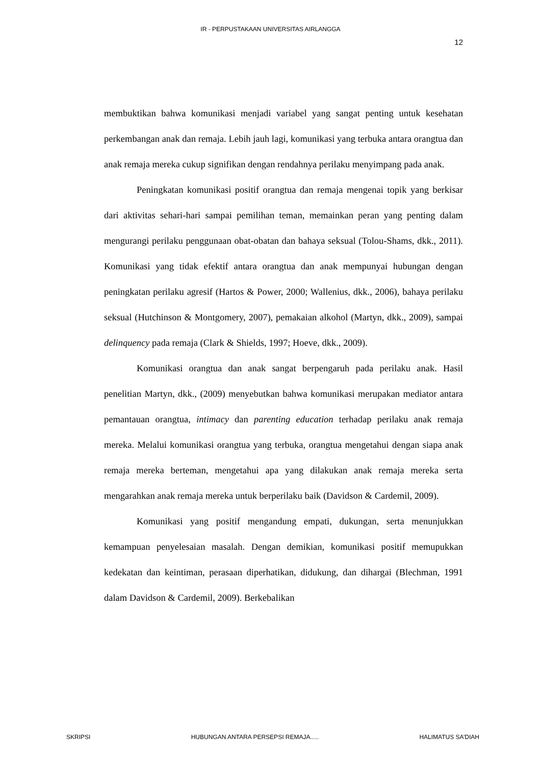IR - PERPUSTAKAAN UNIVERSITAS AIRLANGGA
12
membuktikan bahwa komunikasi menjadi variabel yang sangat penting untuk kesehatan perkembangan anak dan remaja. Lebih jauh lagi, komunikasi yang terbuka antara orangtua dan anak remaja mereka cukup signifikan dengan rendahnya perilaku menyimpang pada anak.
Peningkatan komunikasi positif orangtua dan remaja mengenai topik yang berkisar dari aktivitas sehari-hari sampai pemilihan teman, memainkan peran yang penting dalam mengurangi perilaku penggunaan obat-obatan dan bahaya seksual (Tolou-Shams, dkk., 2011). Komunikasi yang tidak efektif antara orangtua dan anak mempunyai hubungan dengan peningkatan perilaku agresif (Hartos & Power, 2000; Wallenius, dkk., 2006), bahaya perilaku seksual (Hutchinson & Montgomery, 2007), pemakaian alkohol (Martyn, dkk., 2009), sampai delinquency pada remaja (Clark & Shields, 1997; Hoeve, dkk., 2009).
Komunikasi orangtua dan anak sangat berpengaruh pada perilaku anak. Hasil penelitian Martyn, dkk., (2009) menyebutkan bahwa komunikasi merupakan mediator antara pemantauan orangtua, intimacy dan parenting education terhadap perilaku anak remaja mereka. Melalui komunikasi orangtua yang terbuka, orangtua mengetahui dengan siapa anak remaja mereka berteman, mengetahui apa yang dilakukan anak remaja mereka serta mengarahkan anak remaja mereka untuk berperilaku baik (Davidson & Cardemil, 2009).
Komunikasi yang positif mengandung empati, dukungan, serta menunjukkan kemampuan penyelesaian masalah. Dengan demikian, komunikasi positif memupukkan kedekatan dan keintiman, perasaan diperhatikan, didukung, dan dihargai (Blechman, 1991 dalam Davidson & Cardemil, 2009). Berkebalikan
SKRIPSI HUBUNGAN ANTARA PERSEPSI REMAJA..... HALIMATUS SA’DIAH